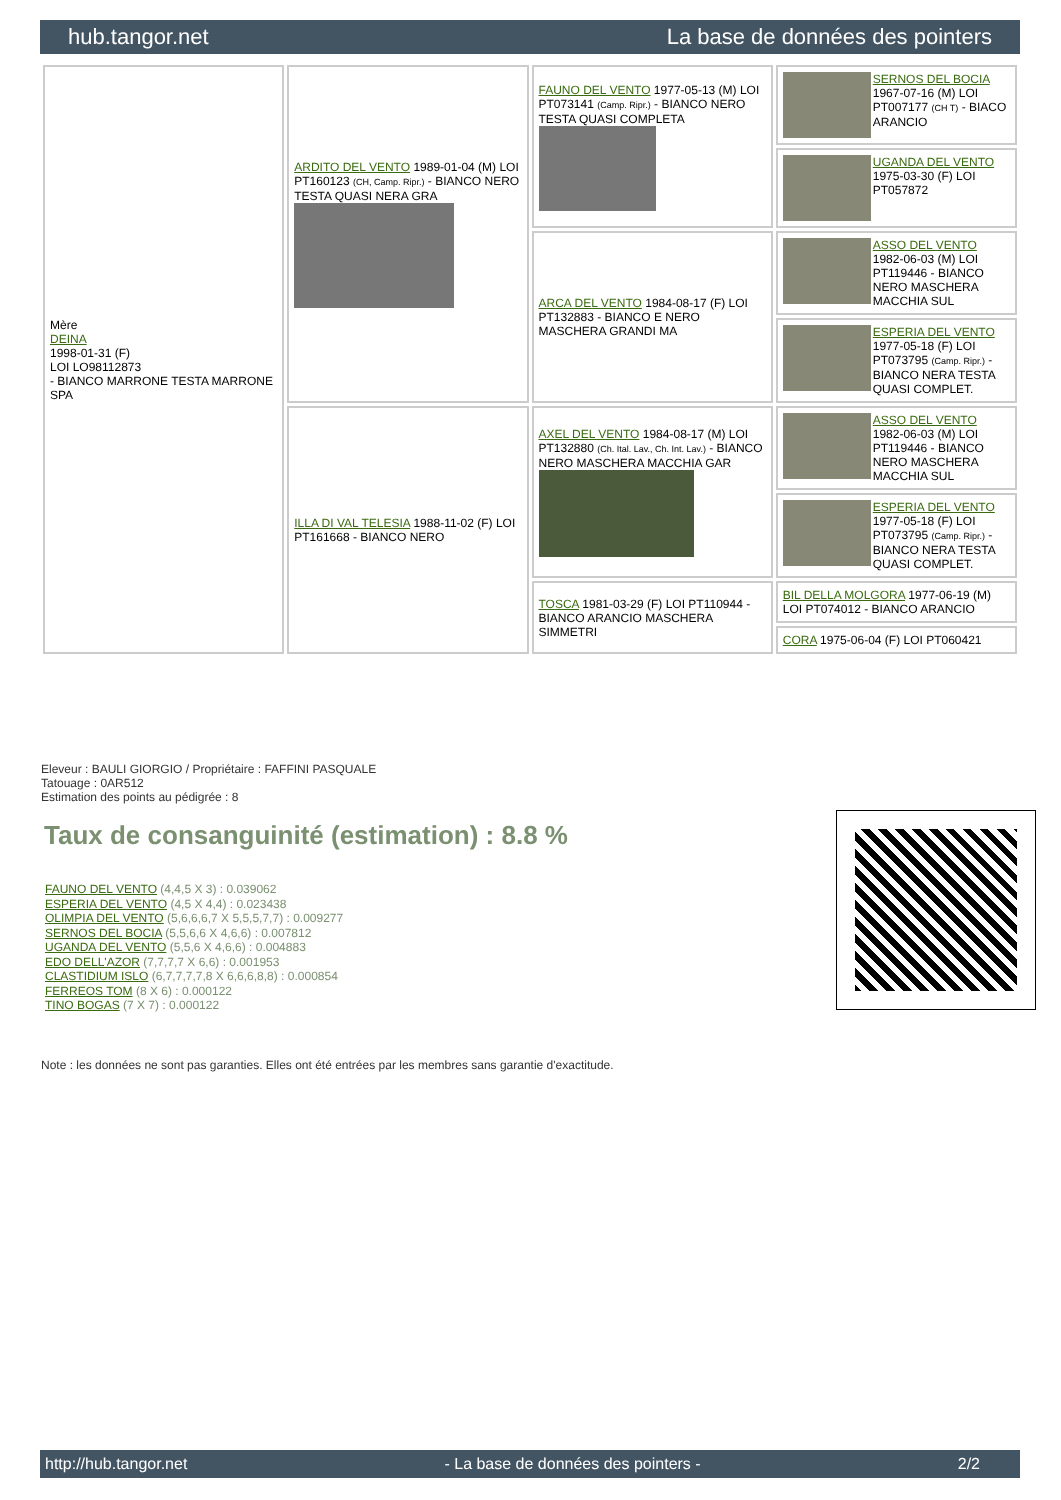hub.tangor.net La base de données des pointers
| Mère DEINA 1998-01-31 (F) LOI LO98112873 - BIANCO MARRONE TESTA MARRONE SPA | ARDITO DEL VENTO 1989-01-04 (M) LOI PT160123 (CH, Camp. Ripr.) - BIANCO NERO TESTA QUASI NERA GRA | FAUNO DEL VENTO 1977-05-13 (M) LOI PT073141 (Camp. Ripr.) - BIANCO NERO TESTA QUASI COMPLETA | SERNOS DEL BOCIA 1967-07-16 (M) LOI PT007177 (CH T) - BIACO ARANCIO |
| | | | UGANDA DEL VENTO 1975-03-30 (F) LOI PT057872 |
| | | ARCA DEL VENTO 1984-08-17 (F) LOI PT132883 - BIANCO E NERO MASCHERA GRANDI MA | ASSO DEL VENTO 1982-06-03 (M) LOI PT119446 - BIANCO NERO MASCHERA MACCHIA SUL |
| | | | ESPERIA DEL VENTO 1977-05-18 (F) LOI PT073795 (Camp. Ripr.) - BIANCO NERA TESTA QUASI COMPLET. |
| | ILLA DI VAL TELESIA 1988-11-02 (F) LOI PT161668 - BIANCO NERO | AXEL DEL VENTO 1984-08-17 (M) LOI PT132880 (Ch. Ital. Lav., Ch. Int. Lav.) - BIANCO NERO MASCHERA MACCHIA GAR | ASSO DEL VENTO 1982-06-03 (M) LOI PT119446 - BIANCO NERO MASCHERA MACCHIA SUL |
| | | | ESPERIA DEL VENTO 1977-05-18 (F) LOI PT073795 (Camp. Ripr.) - BIANCO NERA TESTA QUASI COMPLET. |
| | | TOSCA 1981-03-29 (F) LOI PT110944 - BIANCO ARANCIO MASCHERA SIMMETRI | BIL DELLA MOLGORA 1977-06-19 (M) LOI PT074012 - BIANCO ARANCIO |
| | | | CORA 1975-06-04 (F) LOI PT060421 |
Eleveur : BAULI GIORGIO / Propriétaire : FAFFINI PASQUALE
Tatouage : 0AR512
Estimation des points au pédigrée : 8
Taux de consanguinité (estimation) : 8.8 %
FAUNO DEL VENTO (4,4,5 X 3) : 0.039062
ESPERIA DEL VENTO (4,5 X 4,4) : 0.023438
OLIMPIA DEL VENTO (5,6,6,6,7 X 5,5,5,7,7) : 0.009277
SERNOS DEL BOCIA (5,5,6,6 X 4,6,6) : 0.007812
UGANDA DEL VENTO (5,5,6 X 4,6,6) : 0.004883
EDO DELL'AZOR (7,7,7,7 X 6,6) : 0.001953
CLASTIDIUM ISLO (6,7,7,7,7,8 X 6,6,6,8,8) : 0.000854
FERREOS TOM (8 X 6) : 0.000122
TINO BOGAS (7 X 7) : 0.000122
Note : les données ne sont pas garanties. Elles ont été entrées par les membres sans garantie d'exactitude.
http://hub.tangor.net - La base de données des pointers - 2/2